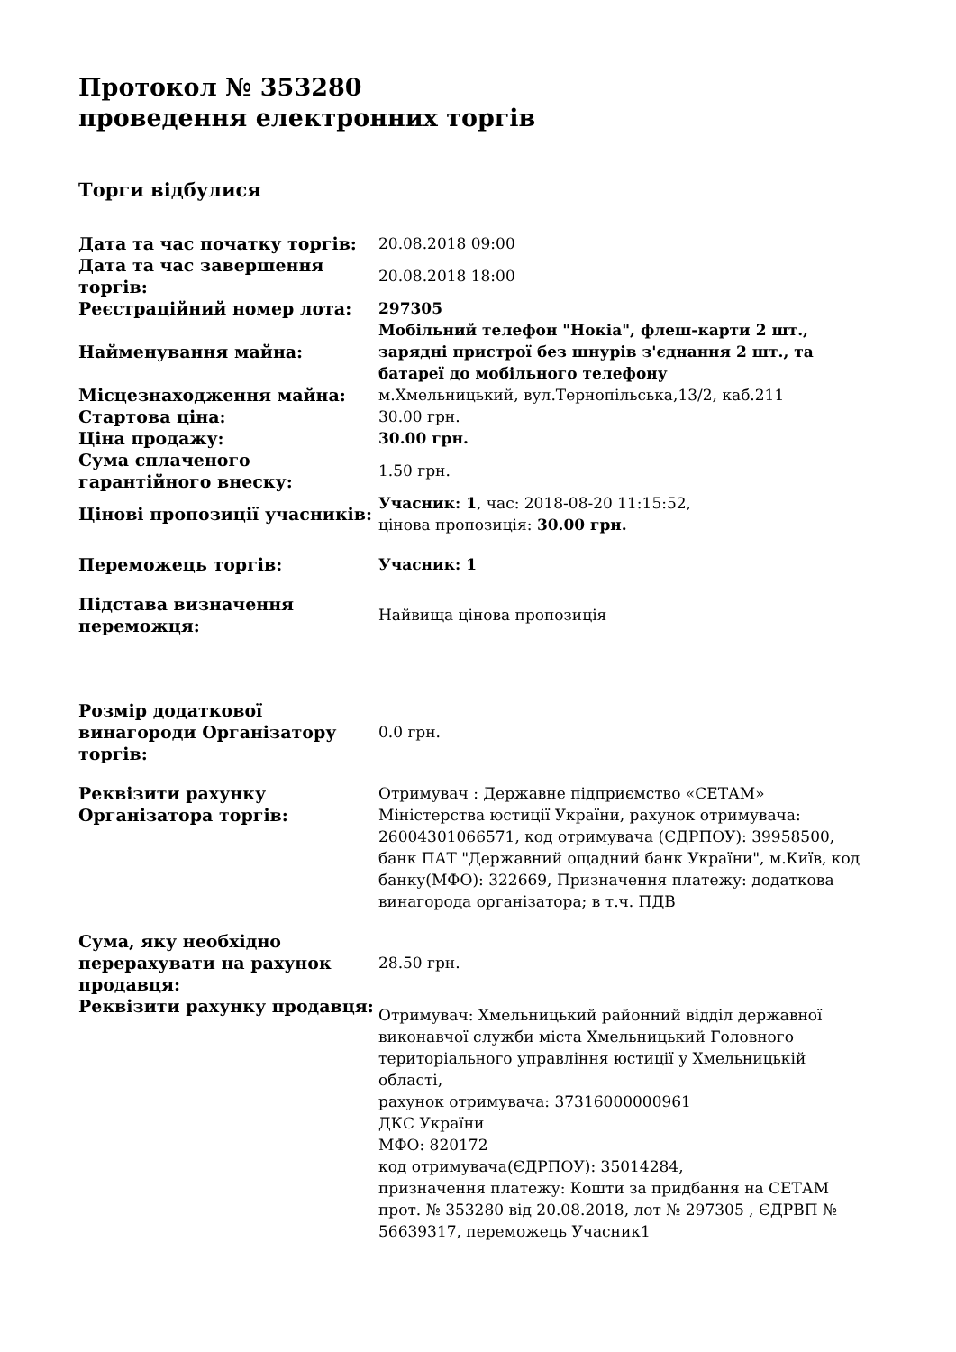Протокол № 353280
проведення електронних торгів
Торги відбулися
| Дата та час початку торгів: | 20.08.2018 09:00 |
| Дата та час завершення торгів: | 20.08.2018 18:00 |
| Реєстраційний номер лота: | 297305 |
| Найменування майна: | Мобільний телефон "Нокіа", флеш-карти 2 шт., зарядні пристрої без шнурів з'єднання 2 шт., та батареї до мобільного телефону |
| Місцезнаходження майна: | м.Хмельницький, вул.Тернопільська,13/2, каб.211 |
| Стартова ціна: | 30.00 грн. |
| Ціна продажу: | 30.00 грн. |
| Сума сплаченого гарантійного внеску: | 1.50 грн. |
| Цінові пропозиції учасників: | Учасник: 1 , час: 2018-08-20 11:15:52, цінова пропозиція: 30.00 грн. |
| Переможець торгів: | Учасник: 1 |
| Підстава визначення переможця: | Найвища цінова пропозиція |
| Розмір додаткової винагороди Організатору торгів: | 0.0 грн. |
| Реквізити рахунку Організатора торгів: | Отримувач : Державне підприємство «СЕТАМ» Міністерства юстиції України, рахунок отримувача: 26004301066571, код отримувача (ЄДРПОУ): 39958500, банк ПАТ "Державний ощадний банк України", м.Київ, код банку(МФО): 322669, Призначення платежу: додаткова винагорода організатора; в т.ч. ПДВ |
| Сума, яку необхідно перерахувати на рахунок продавця: | 28.50 грн. |
| Реквізити рахунку продавця: | Отримувач: Хмельницький районний відділ державної виконавчої служби міста Хмельницький Головного територіального управління юстиції у Хмельницькій області, рахунок отримувача: 37316000000961 ДКС України МФО: 820172 код отримувача(ЄДРПОУ): 35014284, призначення платежу: Кошти за придбання на СЕТАМ прот. № 353280 від 20.08.2018, лот № 297305 , ЄДРВП № 56639317, переможець Учасник1 |